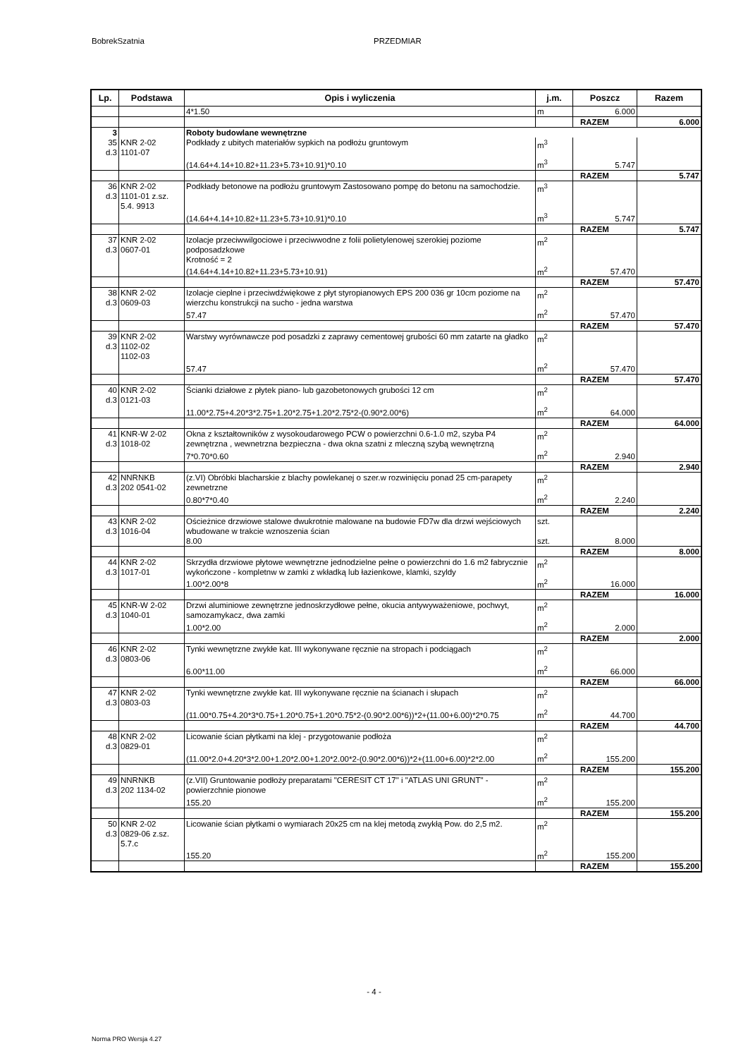BobrekSzatnia PRZEDMIAR
| Lp. | Podstawa | Opis i wyliczenia | j.m. | Poszcz | Razem |
| --- | --- | --- | --- | --- | --- |
| | | 4*1.50 | m | 6.000 | |
| | | | | RAZEM | 6.000 |
| 3 | | Roboty budowlane wewnętrzne | | | |
| 35 d.3 | KNR 2-02 1101-07 | Podkłady z ubitych materiałów sypkich na podłożu gruntowym | m<sup>3</sup> | | |
| | | (14.64+4.14+10.82+11.23+5.73+10.91)*0.10 | m<sup>3</sup> | 5.747 | |
| | | | | RAZEM | 5.747 |
| 36 d.3 | KNR 2-02 1101-01 z.sz. 5.4. 9913 | Podkłady betonowe na podłożu gruntowym Zastosowano pompę do betonu na samochodzie. | m<sup>3</sup> | | |
| | | (14.64+4.14+10.82+11.23+5.73+10.91)*0.10 | m<sup>3</sup> | 5.747 | |
| | | | | RAZEM | 5.747 |
| 37 d.3 | KNR 2-02 0607-01 | Izolacje przeciwwilgociowe i przeciwwodne z folii polietylenowej szerokiej poziome podposadzkowe Krotność = 2 | m<sup>2</sup> | | |
| | | (14.64+4.14+10.82+11.23+5.73+10.91) | m<sup>2</sup> | 57.470 | |
| | | | | RAZEM | 57.470 |
| 38 d.3 | KNR 2-02 0609-03 | Izolacje cieplne i przeciwdźwiękowe z płyt styropianowych EPS 200 036 gr 10cm poziome na wierzchu konstrukcji na sucho - jedna warstwa | m<sup>2</sup> | | |
| | | 57.47 | m<sup>2</sup> | 57.470 | |
| | | | | RAZEM | 57.470 |
| 39 d.3 | KNR 2-02 1102-02 1102-03 | Warstwy wyrównawcze pod posadzki z zaprawy cementowej grubości 60 mm zatarte na gładko | m<sup>2</sup> | | |
| | | 57.47 | m<sup>2</sup> | 57.470 | |
| | | | | RAZEM | 57.470 |
| 40 d.3 | KNR 2-02 0121-03 | Ścianki działowe z płytek piano- lub gazobetonowych grubości 12 cm | m<sup>2</sup> | | |
| | | 11.00*2.75+4.20*3*2.75+1.20*2.75+1.20*2.75*2-(0.90*2.00*6) | m<sup>2</sup> | 64.000 | |
| | | | | RAZEM | 64.000 |
| 41 d.3 | KNR-W 2-02 1018-02 | Okna z kształtowników z wysokoudarowego PCW o powierzchni 0.6-1.0 m2, szyba P4 zewnętrzna , wewnetrzna bezpieczna - dwa okna szatni z mleczną szybą wewnętrzną | m<sup>2</sup> | | |
| | | 7*0.70*0.60 | m<sup>2</sup> | 2.940 | |
| | | | | RAZEM | 2.940 |
| 42 d.3 | NNRNKB 202 0541-02 | (z.VI) Obróbki blacharskie z blachy powlekanej o szer.w rozwinięciu ponad 25 cm-parapety zewnetrzne | m<sup>2</sup> | | |
| | | 0.80*7*0.40 | m<sup>2</sup> | 2.240 | |
| | | | | RAZEM | 2.240 |
| 43 d.3 | KNR 2-02 1016-04 | Ościeżnice drzwiowe stalowe dwukrotnie malowane na budowie FD7w dla drzwi wejściowych wbudowane w trakcie wznoszenia ścian | szt. | | |
| | | 8.00 | szt. | 8.000 | |
| | | | | RAZEM | 8.000 |
| 44 d.3 | KNR 2-02 1017-01 | Skrzydła drzwiowe płytowe wewnętrzne jednodzielne pełne o powierzchni do 1.6 m2 fabrycznie wykończone - kompletnw w zamki z wkładką lub łazienkowe, klamki, szyldy | m<sup>2</sup> | | |
| | | 1.00*2.00*8 | m<sup>2</sup> | 16.000 | |
| | | | | RAZEM | 16.000 |
| 45 d.3 | KNR-W 2-02 1040-01 | Drzwi aluminiowe zewnętrzne jednoskrzydłowe pełne, okucia antywyważeniowe, pochwyt, samozamykacz, dwa zamki | m<sup>2</sup> | | |
| | | 1.00*2.00 | m<sup>2</sup> | 2.000 | |
| | | | | RAZEM | 2.000 |
| 46 d.3 | KNR 2-02 0803-06 | Tynki wewnętrzne zwykłe kat. III wykonywane ręcznie na stropach i podciągach | m<sup>2</sup> | | |
| | | 6.00*11.00 | m<sup>2</sup> | 66.000 | |
| | | | | RAZEM | 66.000 |
| 47 d.3 | KNR 2-02 0803-03 | Tynki wewnętrzne zwykłe kat. III wykonywane ręcznie na ścianach i słupach | m<sup>2</sup> | | |
| | | (11.00*0.75+4.20*3*0.75+1.20*0.75+1.20*0.75*2-(0.90*2.00*6))*2+(11.00+6.00)*2*0.75 | m<sup>2</sup> | 44.700 | |
| | | | | RAZEM | 44.700 |
| 48 d.3 | KNR 2-02 0829-01 | Licowanie ścian płytkami na klej - przygotowanie podłoża | m<sup>2</sup> | | |
| | | (11.00*2.0+4.20*3*2.00+1.20*2.00+1.20*2.00*2-(0.90*2.00*6))*2+(11.00+6.00)*2*2.00 | m<sup>2</sup> | 155.200 | |
| | | | | RAZEM | 155.200 |
| 49 d.3 | NNRNKB 202 1134-02 | (z.VII) Gruntowanie podłoży preparatami "CERESIT CT 17" i "ATLAS UNI GRUNT" - powierzchnie pionowe | m<sup>2</sup> | | |
| | | 155.20 | m<sup>2</sup> | 155.200 | |
| | | | | RAZEM | 155.200 |
| 50 d.3 | KNR 2-02 0829-06 z.sz. 5.7.c | Licowanie ścian płytkami o wymiarach 20x25 cm na klej metodą zwykłą Pow. do 2,5 m2. | m<sup>2</sup> | | |
| | | 155.20 | m<sup>2</sup> | 155.200 | |
| | | | | RAZEM | 155.200 |
- 4 -
Norma PRO Wersja 4.27